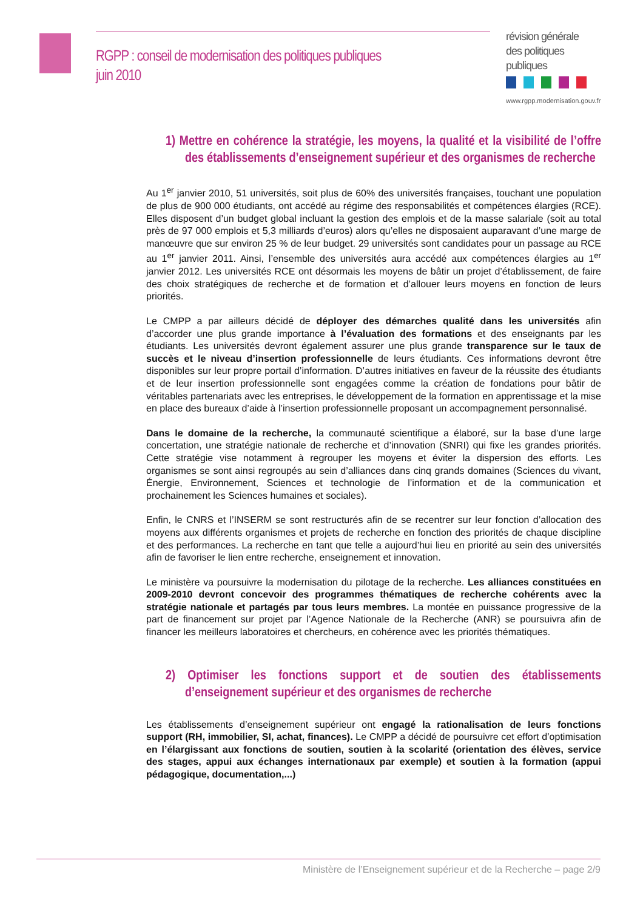RGPP : conseil de modernisation des politiques publiques
juin 2010
révision générale des politiques publiques
www.rgpp.modernisation.gouv.fr
1) Mettre en cohérence la stratégie, les moyens, la qualité et la visibilité de l’offre des établissements d’enseignement supérieur et des organismes de recherche
Au 1<sup>er</sup> janvier 2010, 51 universités, soit plus de 60% des universités françaises, touchant une population de plus de 900 000 étudiants, ont accédé au régime des responsabilités et compétences élargies (RCE). Elles disposent d’un budget global incluant la gestion des emplois et de la masse salariale (soit au total près de 97 000 emplois et 5,3 milliards d’euros) alors qu’elles ne disposaient auparavant d’une marge de manœuvre que sur environ 25 % de leur budget. 29 universités sont candidates pour un passage au RCE au 1<sup>er</sup> janvier 2011. Ainsi, l’ensemble des universités aura accédé aux compétences élargies au 1<sup>er</sup> janvier 2012. Les universités RCE ont désormais les moyens de bâtir un projet d’établissement, de faire des choix stratégiques de recherche et de formation et d’allouer leurs moyens en fonction de leurs priorités.
Le CMPP a par ailleurs décidé de déployer des démarches qualité dans les universités afin d’accorder une plus grande importance à l’évaluation des formations et des enseignants par les étudiants. Les universités devront également assurer une plus grande transparence sur le taux de succès et le niveau d’insertion professionnelle de leurs étudiants. Ces informations devront être disponibles sur leur propre portail d’information. D’autres initiatives en faveur de la réussite des étudiants et de leur insertion professionnelle sont engagées comme la création de fondations pour bâtir de véritables partenariats avec les entreprises, le développement de la formation en apprentissage et la mise en place des bureaux d’aide à l’insertion professionnelle proposant un accompagnement personnalisé.
Dans le domaine de la recherche, la communauté scientifique a élaboré, sur la base d’une large concertation, une stratégie nationale de recherche et d’innovation (SNRI) qui fixe les grandes priorités. Cette stratégie vise notamment à regrouper les moyens et éviter la dispersion des efforts. Les organismes se sont ainsi regroupés au sein d’alliances dans cinq grands domaines (Sciences du vivant, Énergie, Environnement, Sciences et technologie de l’information et de la communication et prochainement les Sciences humaines et sociales).
Enfin, le CNRS et l’INSERM se sont restructurés afin de se recentrer sur leur fonction d’allocation des moyens aux différents organismes et projets de recherche en fonction des priorités de chaque discipline et des performances. La recherche en tant que telle a aujourd’hui lieu en priorité au sein des universités afin de favoriser le lien entre recherche, enseignement et innovation.
Le ministère va poursuivre la modernisation du pilotage de la recherche. Les alliances constituées en 2009-2010 devront concevoir des programmes thématiques de recherche cohérents avec la stratégie nationale et partagés par tous leurs membres. La montée en puissance progressive de la part de financement sur projet par l’Agence Nationale de la Recherche (ANR) se poursuivra afin de financer les meilleurs laboratoires et chercheurs, en cohérence avec les priorités thématiques.
2) Optimiser les fonctions support et de soutien des établissements d’enseignement supérieur et des organismes de recherche
Les établissements d’enseignement supérieur ont engagé la rationalisation de leurs fonctions support (RH, immobilier, SI, achat, finances). Le CMPP a décidé de poursuivre cet effort d’optimisation en l’élargissant aux fonctions de soutien, soutien à la scolarité (orientation des élèves, service des stages, appui aux échanges internationaux par exemple) et soutien à la formation (appui pédagogique, documentation,...)
Ministère de l’Enseignement supérieur et de la Recherche – page 2/9